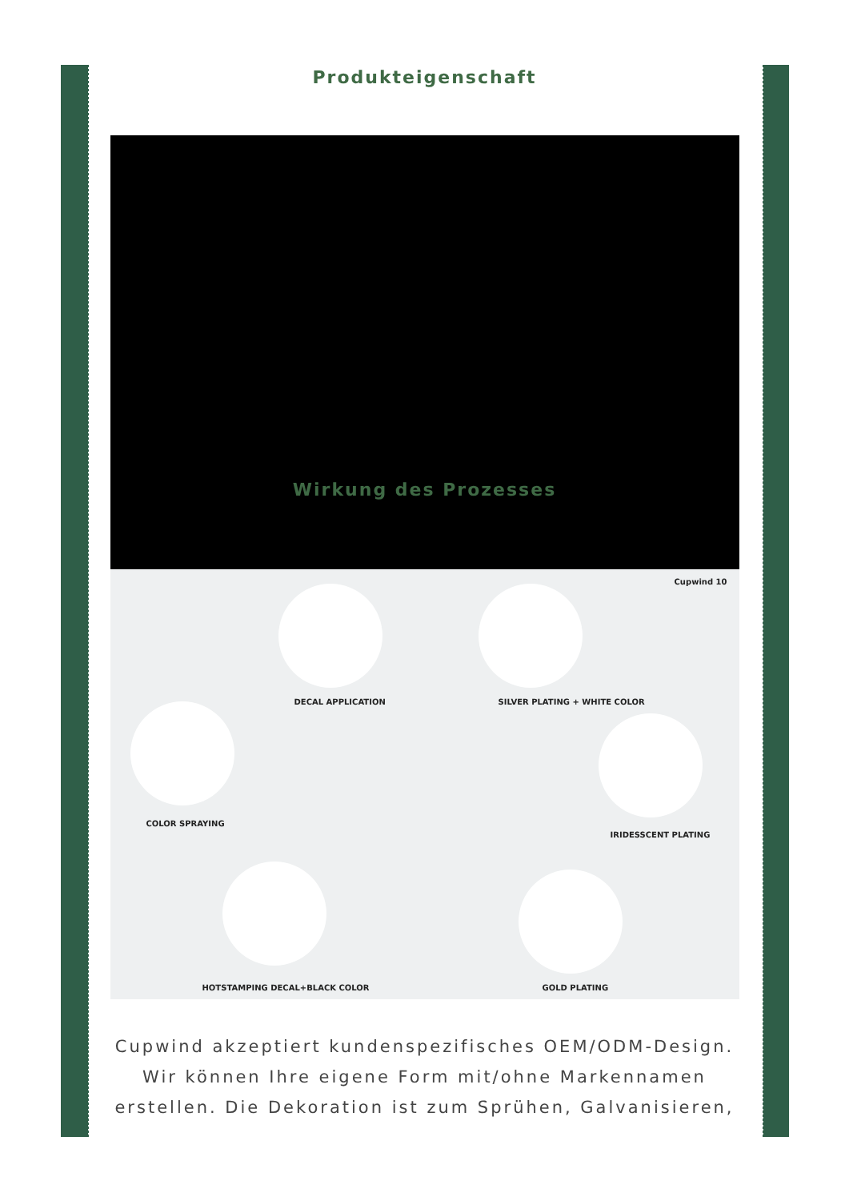Produkteigenschaft
Wirkung des Prozesses
Cupwind 10
DECAL APPLICATION SILVER PLATING + WHITE COLOR
COLOR SPRAYING
IRIDESSCENT PLATING
HOTSTAMPING DECAL+BLACK COLOR GOLD PLATING
Cupwind akzeptiert kundenspezifisches OEM/ODM-Design. Wir können Ihre eigene Form mit/ohne Markennamen erstellen. Die Dekoration ist zum Sprühen, Galvanisieren,